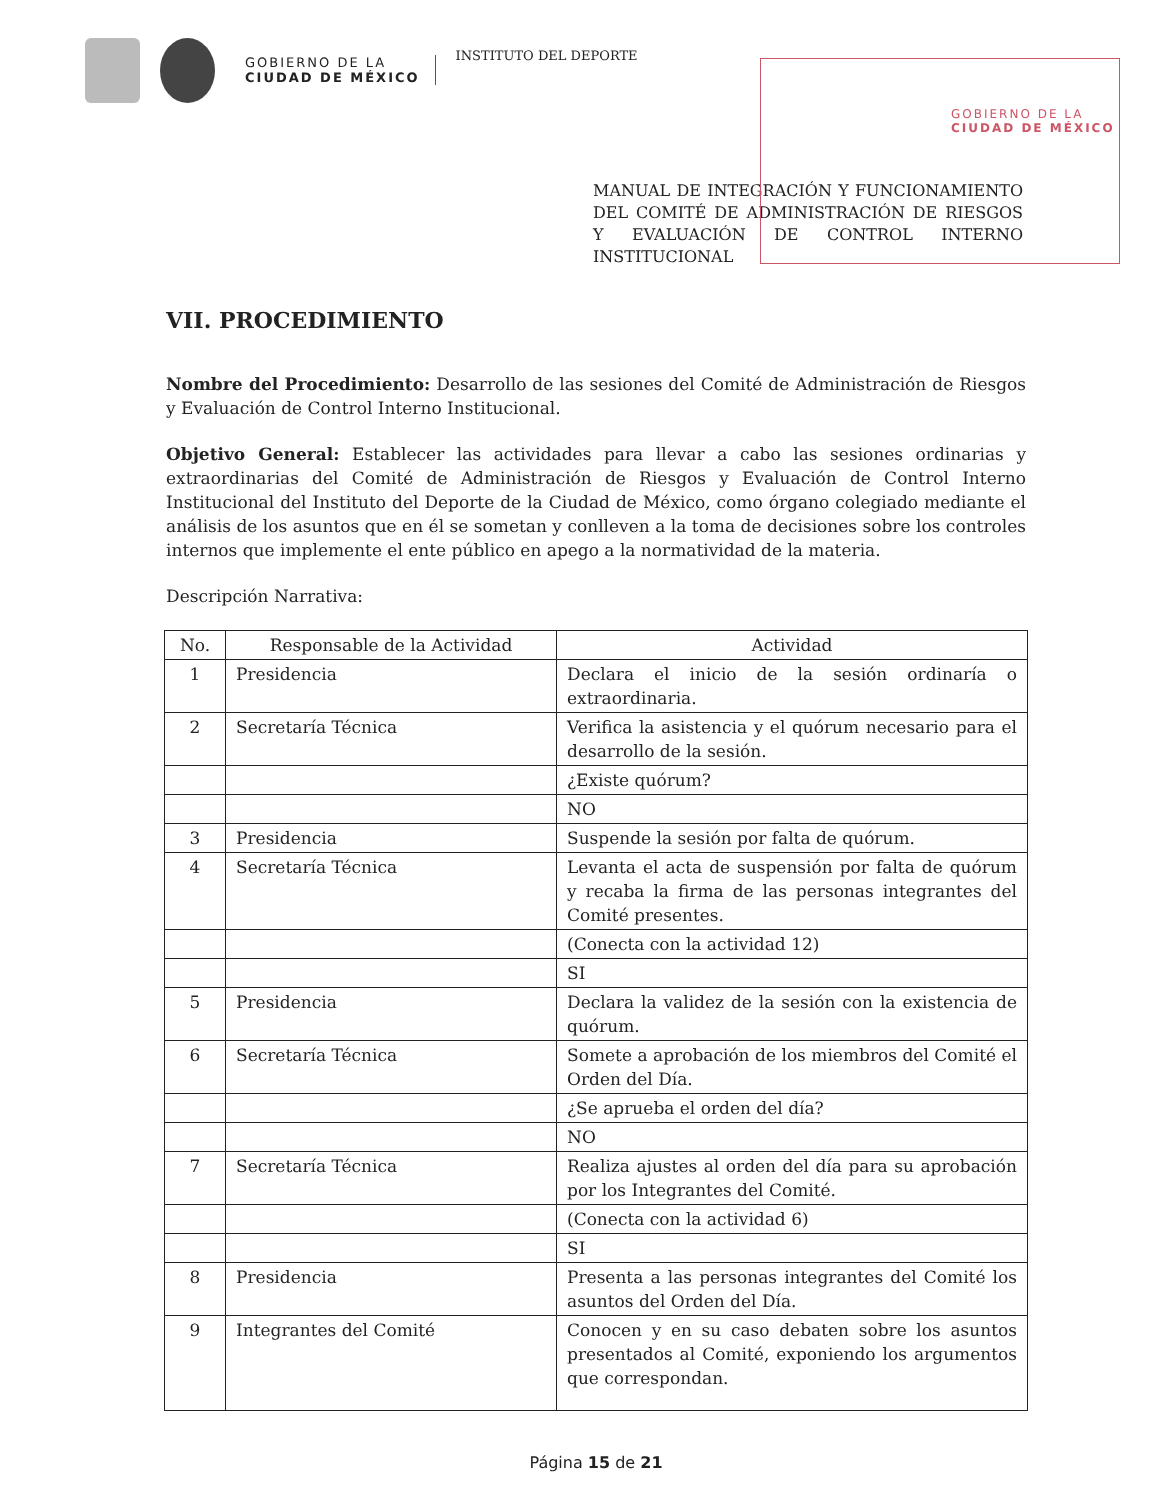GOBIERNO DE LA
CIUDAD DE MÉXICO
INSTITUTO DEL DEPORTE
GOBIERNO DE LA
CIUDAD DE MÉXICO
MANUAL DE INTEGRACIÓN Y FUNCIONAMIENTO DEL COMITÉ DE ADMINISTRACIÓN DE RIESGOS Y EVALUACIÓN DE CONTROL INTERNO INSTITUCIONAL
VII. PROCEDIMIENTO
Nombre del Procedimiento: Desarrollo de las sesiones del Comité de Administración de Riesgos y Evaluación de Control Interno Institucional.
Objetivo General: Establecer las actividades para llevar a cabo las sesiones ordinarias y extraordinarias del Comité de Administración de Riesgos y Evaluación de Control Interno Institucional del Instituto del Deporte de la Ciudad de México, como órgano colegiado mediante el análisis de los asuntos que en él se sometan y conlleven a la toma de decisiones sobre los controles internos que implemente el ente público en apego a la normatividad de la materia.
Descripción Narrativa:
| No. | Responsable de la Actividad | Actividad |
| --- | --- | --- |
| 1 | Presidencia | Declara el inicio de la sesión ordinaría o extraordinaria. |
| 2 | Secretaría Técnica | Verifica la asistencia y el quórum necesario para el desarrollo de la sesión. |
| | | ¿Existe quórum? |
| | | NO |
| 3 | Presidencia | Suspende la sesión por falta de quórum. |
| 4 | Secretaría Técnica | Levanta el acta de suspensión por falta de quórum y recaba la firma de las personas integrantes del Comité presentes. |
| | | (Conecta con la actividad 12) |
| | | SI |
| 5 | Presidencia | Declara la validez de la sesión con la existencia de quórum. |
| 6 | Secretaría Técnica | Somete a aprobación de los miembros del Comité el Orden del Día. |
| | | ¿Se aprueba el orden del día? |
| | | NO |
| 7 | Secretaría Técnica | Realiza ajustes al orden del día para su aprobación por los Integrantes del Comité. |
| | | (Conecta con la actividad 6) |
| | | SI |
| 8 | Presidencia | Presenta a las personas integrantes del Comité los asuntos del Orden del Día. |
| 9 | Integrantes del Comité | Conocen y en su caso debaten sobre los asuntos presentados al Comité, exponiendo los argumentos que correspondan. |
Página 15 de 21